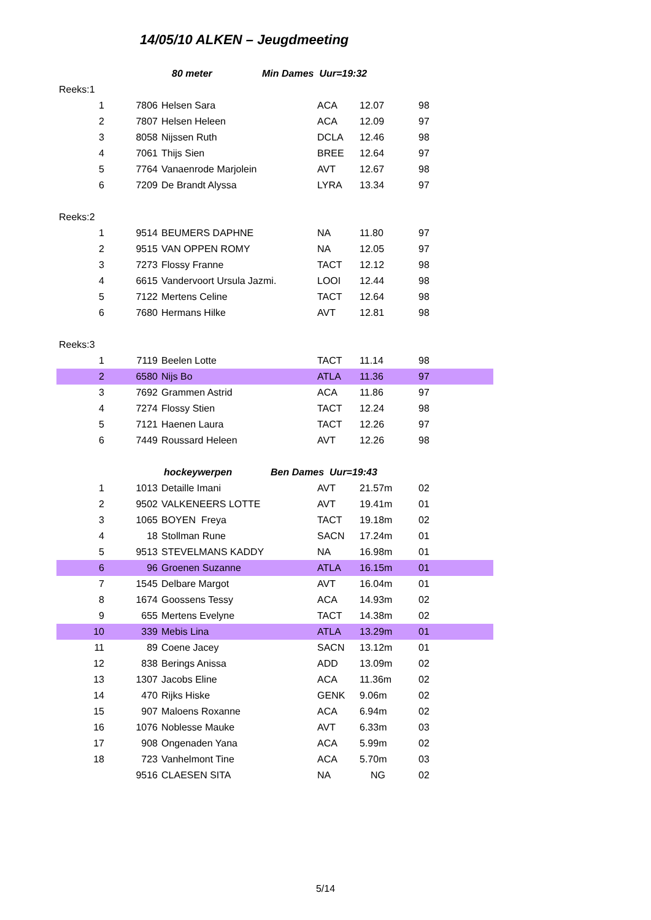14/05/10 ALKEN – Jeugdmeeting
| | 80 meter | | Min Dames Uur=19:32 | | |
| Reeks:1 | | | | | |
| 1 | 7806 | Helsen Sara | ACA | 12.07 | 98 |
| 2 | 7807 | Helsen Heleen | ACA | 12.09 | 97 |
| 3 | 8058 | Nijssen Ruth | DCLA | 12.46 | 98 |
| 4 | 7061 | Thijs Sien | BREE | 12.64 | 97 |
| 5 | 7764 | Vanaenrode Marjolein | AVT | 12.67 | 98 |
| 6 | 7209 | De Brandt Alyssa | LYRA | 13.34 | 97 |
| Reeks:2 | | | | | |
| 1 | 9514 | BEUMERS DAPHNE | NA | 11.80 | 97 |
| 2 | 9515 | VAN OPPEN ROMY | NA | 12.05 | 97 |
| 3 | 7273 | Flossy Franne | TACT | 12.12 | 98 |
| 4 | 6615 | Vandervoort Ursula Jazmi. | LOOI | 12.44 | 98 |
| 5 | 7122 | Mertens Celine | TACT | 12.64 | 98 |
| 6 | 7680 | Hermans Hilke | AVT | 12.81 | 98 |
| Reeks:3 | | | | | |
| 1 | 7119 | Beelen Lotte | TACT | 11.14 | 98 |
| 2 | 6580 | Nijs Bo | ATLA | 11.36 | 97 |
| 3 | 7692 | Grammen Astrid | ACA | 11.86 | 97 |
| 4 | 7274 | Flossy Stien | TACT | 12.24 | 98 |
| 5 | 7121 | Haenen Laura | TACT | 12.26 | 97 |
| 6 | 7449 | Roussard Heleen | AVT | 12.26 | 98 |
| | hockeywerpen | | Ben Dames Uur=19:43 | | |
| 1 | 1013 | Detaille Imani | AVT | 21.57m | 02 |
| 2 | 9502 | VALKENEERS LOTTE | AVT | 19.41m | 01 |
| 3 | 1065 | BOYEN Freya | TACT | 19.18m | 02 |
| 4 | 18 | Stollman Rune | SACN | 17.24m | 01 |
| 5 | 9513 | STEVELMANS KADDY | NA | 16.98m | 01 |
| 6 | 96 | Groenen Suzanne | ATLA | 16.15m | 01 |
| 7 | 1545 | Delbare Margot | AVT | 16.04m | 01 |
| 8 | 1674 | Goossens Tessy | ACA | 14.93m | 02 |
| 9 | 655 | Mertens Evelyne | TACT | 14.38m | 02 |
| 10 | 339 | Mebis Lina | ATLA | 13.29m | 01 |
| 11 | 89 | Coene Jacey | SACN | 13.12m | 01 |
| 12 | 838 | Berings Anissa | ADD | 13.09m | 02 |
| 13 | 1307 | Jacobs Eline | ACA | 11.36m | 02 |
| 14 | 470 | Rijks Hiske | GENK | 9.06m | 02 |
| 15 | 907 | Maloens Roxanne | ACA | 6.94m | 02 |
| 16 | 1076 | Noblesse Mauke | AVT | 6.33m | 03 |
| 17 | 908 | Ongenaden Yana | ACA | 5.99m | 02 |
| 18 | 723 | Vanhelmont Tine | ACA | 5.70m | 03 |
| | 9516 | CLAESEN SITA | NA | NG | 02 |
5/14